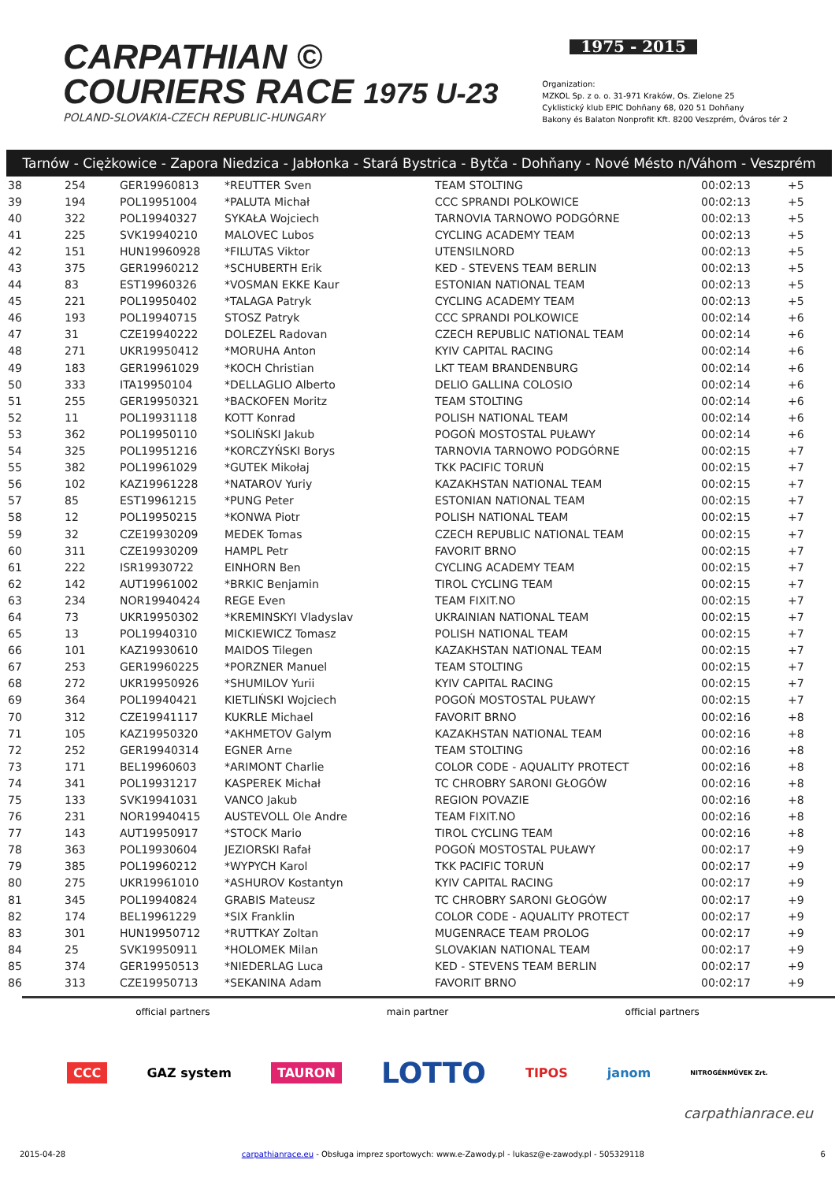CARPATHIAN ©
COURIERS RACE 1975 U-23
POLAND-SLOVAKIA-CZECH REPUBLIC-HUNGARY
1975 - 2015
Organization:
MZKOL Sp. z o. o. 31-971 Kraków, Os. Zielone 25
Cyklistický klub EPIC Dohňany 68, 020 51 Dohňany
Bakony és Balaton Nonprofit Kft. 8200 Veszprém, Óváros tér 2
Tarnów - Ciężkowice - Zapora Niedzica - Jabłonka - Stará Bystrica - Bytča - Dohňany - Nové Mésto n/Váhom - Veszprém
| 38 | 254 | GER19960813 | *REUTTER Sven | TEAM STOLTING | 00:02:13 | +5 |
| 39 | 194 | POL19951004 | *PALUTA Michał | CCC SPRANDI POLKOWICE | 00:02:13 | +5 |
| 40 | 322 | POL19940327 | SYKAŁA Wojciech | TARNOVIA TARNOWO PODGÓRNE | 00:02:13 | +5 |
| 41 | 225 | SVK19940210 | MALOVEC Lubos | CYCLING ACADEMY TEAM | 00:02:13 | +5 |
| 42 | 151 | HUN19960928 | *FILUTAS Viktor | UTENSILNORD | 00:02:13 | +5 |
| 43 | 375 | GER19960212 | *SCHUBERTH Erik | KED - STEVENS TEAM BERLIN | 00:02:13 | +5 |
| 44 | 83 | EST19960326 | *VOSMAN EKKE Kaur | ESTONIAN NATIONAL TEAM | 00:02:13 | +5 |
| 45 | 221 | POL19950402 | *TALAGA Patryk | CYCLING ACADEMY TEAM | 00:02:13 | +5 |
| 46 | 193 | POL19940715 | STOSZ Patryk | CCC SPRANDI POLKOWICE | 00:02:14 | +6 |
| 47 | 31 | CZE19940222 | DOLEZEL Radovan | CZECH REPUBLIC NATIONAL TEAM | 00:02:14 | +6 |
| 48 | 271 | UKR19950412 | *MORUHA Anton | KYIV CAPITAL RACING | 00:02:14 | +6 |
| 49 | 183 | GER19961029 | *KOCH Christian | LKT TEAM BRANDENBURG | 00:02:14 | +6 |
| 50 | 333 | ITA19950104 | *DELLAGLIO Alberto | DELIO GALLINA COLOSIO | 00:02:14 | +6 |
| 51 | 255 | GER19950321 | *BACKOFEN Moritz | TEAM STOLTING | 00:02:14 | +6 |
| 52 | 11 | POL19931118 | KOTT Konrad | POLISH NATIONAL TEAM | 00:02:14 | +6 |
| 53 | 362 | POL19950110 | *SOLIŃSKI Jakub | POGOŃ MOSTOSTAL PUŁAWY | 00:02:14 | +6 |
| 54 | 325 | POL19951216 | *KORCZYŃSKI Borys | TARNOVIA TARNOWO PODGÓRNE | 00:02:15 | +7 |
| 55 | 382 | POL19961029 | *GUTEK Mikołaj | TKK PACIFIC TORUŃ | 00:02:15 | +7 |
| 56 | 102 | KAZ19961228 | *NATAROV Yuriy | KAZAKHSTAN NATIONAL TEAM | 00:02:15 | +7 |
| 57 | 85 | EST19961215 | *PUNG Peter | ESTONIAN NATIONAL TEAM | 00:02:15 | +7 |
| 58 | 12 | POL19950215 | *KONWA Piotr | POLISH NATIONAL TEAM | 00:02:15 | +7 |
| 59 | 32 | CZE19930209 | MEDEK Tomas | CZECH REPUBLIC NATIONAL TEAM | 00:02:15 | +7 |
| 60 | 311 | CZE19930209 | HAMPL Petr | FAVORIT BRNO | 00:02:15 | +7 |
| 61 | 222 | ISR19930722 | EINHORN Ben | CYCLING ACADEMY TEAM | 00:02:15 | +7 |
| 62 | 142 | AUT19961002 | *BRKIC Benjamin | TIROL CYCLING TEAM | 00:02:15 | +7 |
| 63 | 234 | NOR19940424 | REGE Even | TEAM FIXIT.NO | 00:02:15 | +7 |
| 64 | 73 | UKR19950302 | *KREMINSKYI Vladyslav | UKRAINIAN NATIONAL TEAM | 00:02:15 | +7 |
| 65 | 13 | POL19940310 | MICKIEWICZ Tomasz | POLISH NATIONAL TEAM | 00:02:15 | +7 |
| 66 | 101 | KAZ19930610 | MAIDOS Tilegen | KAZAKHSTAN NATIONAL TEAM | 00:02:15 | +7 |
| 67 | 253 | GER19960225 | *PORZNER Manuel | TEAM STOLTING | 00:02:15 | +7 |
| 68 | 272 | UKR19950926 | *SHUMILOV Yurii | KYIV CAPITAL RACING | 00:02:15 | +7 |
| 69 | 364 | POL19940421 | KIETLIŃSKI Wojciech | POGOŃ MOSTOSTAL PUŁAWY | 00:02:15 | +7 |
| 70 | 312 | CZE19941117 | KUKRLE Michael | FAVORIT BRNO | 00:02:16 | +8 |
| 71 | 105 | KAZ19950320 | *AKHMETOV Galym | KAZAKHSTAN NATIONAL TEAM | 00:02:16 | +8 |
| 72 | 252 | GER19940314 | EGNER Arne | TEAM STOLTING | 00:02:16 | +8 |
| 73 | 171 | BEL19960603 | *ARIMONT Charlie | COLOR CODE - AQUALITY PROTECT | 00:02:16 | +8 |
| 74 | 341 | POL19931217 | KASPEREK Michał | TC CHROBRY SARONI GŁOGÓW | 00:02:16 | +8 |
| 75 | 133 | SVK19941031 | VANCO Jakub | REGION POVAZIE | 00:02:16 | +8 |
| 76 | 231 | NOR19940415 | AUSTEVOLL Ole Andre | TEAM FIXIT.NO | 00:02:16 | +8 |
| 77 | 143 | AUT19950917 | *STOCK Mario | TIROL CYCLING TEAM | 00:02:16 | +8 |
| 78 | 363 | POL19930604 | JEZIORSKI Rafał | POGOŃ MOSTOSTAL PUŁAWY | 00:02:17 | +9 |
| 79 | 385 | POL19960212 | *WYPYCH Karol | TKK PACIFIC TORUŃ | 00:02:17 | +9 |
| 80 | 275 | UKR19961010 | *ASHUROV Kostantyn | KYIV CAPITAL RACING | 00:02:17 | +9 |
| 81 | 345 | POL19940824 | GRABIS Mateusz | TC CHROBRY SARONI GŁOGÓW | 00:02:17 | +9 |
| 82 | 174 | BEL19961229 | *SIX Franklin | COLOR CODE - AQUALITY PROTECT | 00:02:17 | +9 |
| 83 | 301 | HUN19950712 | *RUTTKAY Zoltan | MUGENRACE TEAM PROLOG | 00:02:17 | +9 |
| 84 | 25 | SVK19950911 | *HOLOMEK Milan | SLOVAKIAN NATIONAL TEAM | 00:02:17 | +9 |
| 85 | 374 | GER19950513 | *NIEDERLAG Luca | KED - STEVENS TEAM BERLIN | 00:02:17 | +9 |
| 86 | 313 | CZE19950713 | *SEKANINA Adam | FAVORIT BRNO | 00:02:17 | +9 |
official partners main partner official partners
CCC GAZ system TAURON LOTTO TIPOS janom NITROGÉNMŰVEK Zrt.
carpathianrace.eu
2015-04-28 carpathianrace.eu - Obsługa imprez sportowych: www.e-Zawody.pl - lukasz@e-zawody.pl - 505329118 6